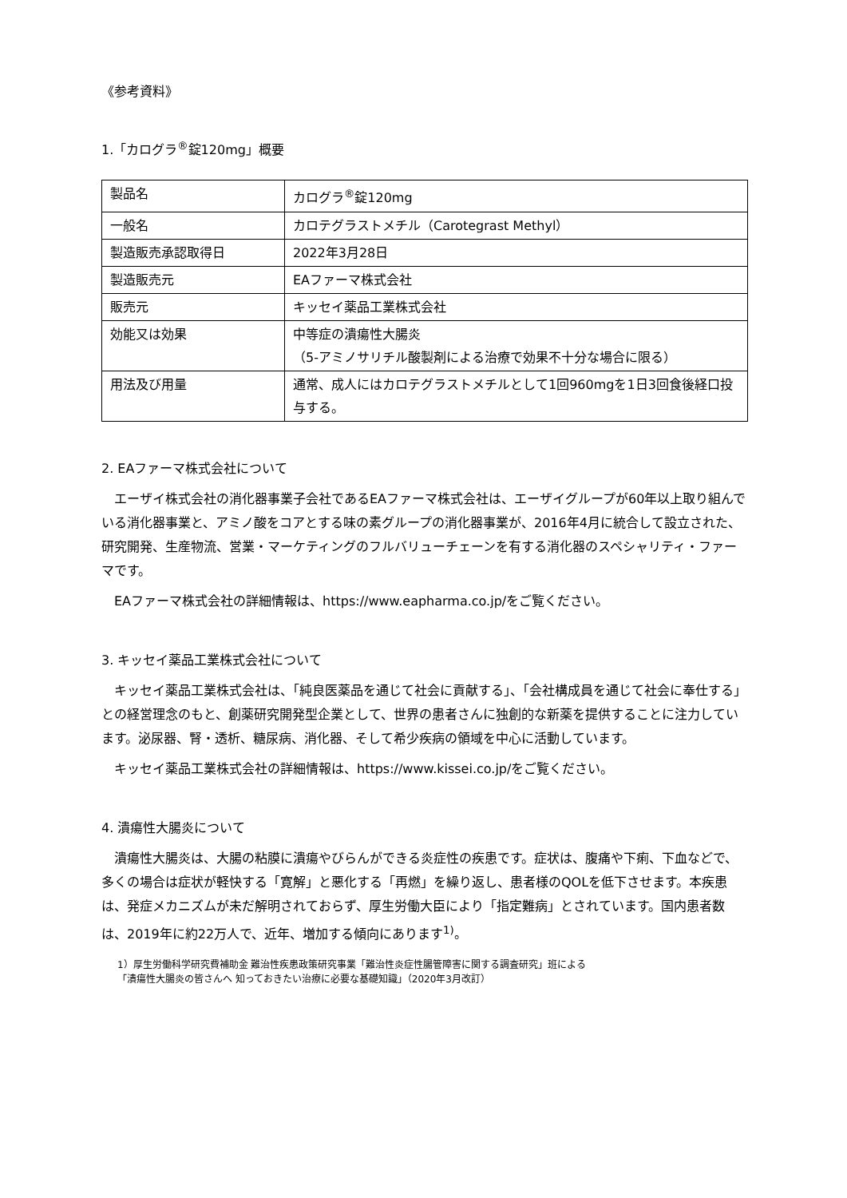《参考資料》
1.「カログラ<sup>®</sup>錠120mg」概要
| 製品名 | カログラ<sup>®</sup>錠120mg |
| 一般名 | カロテグラストメチル（Carotegrast Methyl） |
| 製造販売承認取得日 | 2022年3月28日 |
| 製造販売元 | EAファーマ株式会社 |
| 販売元 | キッセイ薬品工業株式会社 |
| 効能又は効果 | 中等症の潰瘍性大腸炎 （5-アミノサリチル酸製剤による治療で効果不十分な場合に限る） |
| 用法及び用量 | 通常、成人にはカロテグラストメチルとして1回960mgを1日3回食後経口投与する。 |
2. EAファーマ株式会社について
エーザイ株式会社の消化器事業子会社であるEAファーマ株式会社は、エーザイグループが60年以上取り組んでいる消化器事業と、アミノ酸をコアとする味の素グループの消化器事業が、2016年4月に統合して設立された、研究開発、生産物流、営業・マーケティングのフルバリューチェーンを有する消化器のスペシャリティ・ファーマです。
EAファーマ株式会社の詳細情報は、https://www.eapharma.co.jp/をご覧ください。
3. キッセイ薬品工業株式会社について
キッセイ薬品工業株式会社は、「純良医薬品を通じて社会に貢献する」、「会社構成員を通じて社会に奉仕する」との経営理念のもと、創薬研究開発型企業として、世界の患者さんに独創的な新薬を提供することに注力しています。泌尿器、腎・透析、糖尿病、消化器、そして希少疾病の領域を中心に活動しています。
キッセイ薬品工業株式会社の詳細情報は、https://www.kissei.co.jp/をご覧ください。
4. 潰瘍性大腸炎について
潰瘍性大腸炎は、大腸の粘膜に潰瘍やびらんができる炎症性の疾患です。症状は、腹痛や下痢、下血などで、多くの場合は症状が軽快する「寛解」と悪化する「再燃」を繰り返し、患者様のQOLを低下させます。本疾患は、発症メカニズムが未だ解明されておらず、厚生労働大臣により「指定難病」とされています。国内患者数は、2019年に約22万人で、近年、増加する傾向にあります<sup>1)</sup>。
1）厚生労働科学研究費補助金 難治性疾患政策研究事業「難治性炎症性腸管障害に関する調査研究」班による
「潰瘍性大腸炎の皆さんへ 知っておきたい治療に必要な基礎知識」（2020年3月改訂）